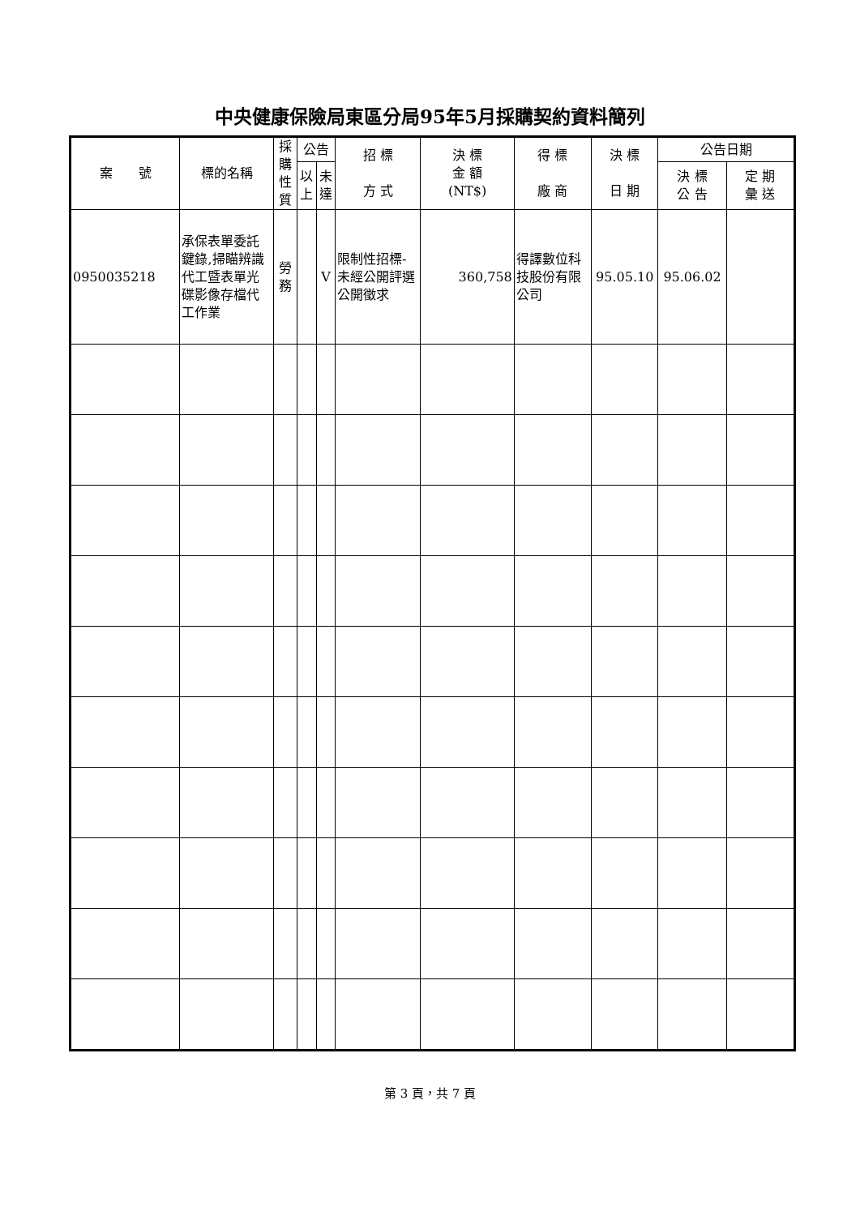中央健康保險局東區分局95年5月採購契約資料簡列
| 案 號 | 標的名稱 | 採購性質 | 公告 | | 招 標 方 式 | 決 標 金 額 (NT$) | 得 標 廠 商 | 決 標 日 期 | 公告日期 | |
| --- | --- | --- | --- | --- | --- | --- | --- | --- | --- | --- |
| | | | 以上 | 未達 | | | | | 決 標 公 告 | 定 期 彙 送 |
| 0950035218 | 承保表單委託鍵錄,掃瞄辨識代工暨表單光碟影像存檔代工作業 | 勞務 | | V | 限制性招標-未經公開評選公開徵求 | 360,758 | 得譯數位科技股份有限公司 | 95.05.10 | 95.06.02 | |
第 3 頁，共 7 頁